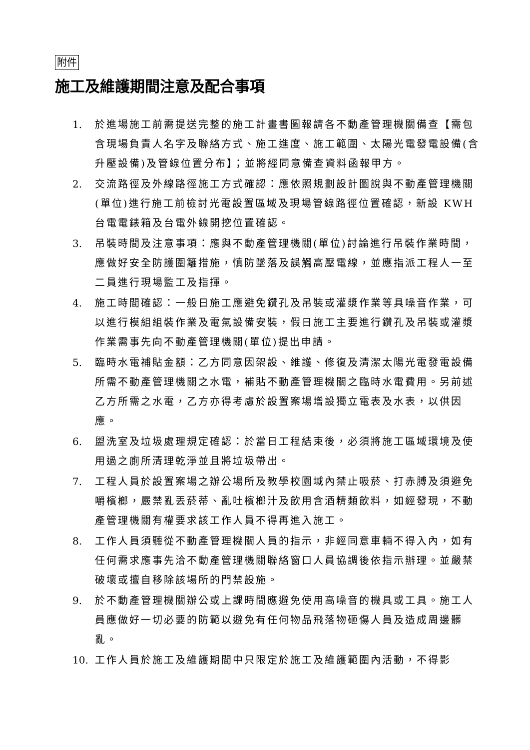附件
施工及維護期間注意及配合事項
1. 於進場施工前需提送完整的施工計畫書圖報請各不動產管理機關備查【需包含現場負責人名字及聯絡方式、施工進度、施工範圍、太陽光電發電設備(含升壓設備)及管線位置分布】；並將經同意備查資料函報甲方。
2. 交流路徑及外線路徑施工方式確認：應依照規劃設計圖說與不動產管理機關(單位)進行施工前檢討光電設置區域及現場管線路徑位置確認，新設 KWH 台電電錶箱及台電外線開挖位置確認。
3. 吊裝時間及注意事項：應與不動產管理機關(單位)討論進行吊裝作業時間，應做好安全防護圍籬措施，慎防墜落及誤觸高壓電線，並應指派工程人一至二員進行現場監工及指揮。
4. 施工時間確認：一般日施工應避免鑽孔及吊裝或灌漿作業等具噪音作業，可以進行模組組裝作業及電氣設備安裝，假日施工主要進行鑽孔及吊裝或灌漿作業需事先向不動產管理機關(單位)提出申請。
5. 臨時水電補貼金額：乙方同意因架設、維護、修復及清潔太陽光電發電設備所需不動產管理機關之水電，補貼不動產管理機關之臨時水電費用。另前述乙方所需之水電，乙方亦得考慮於設置案場增設獨立電表及水表，以供因應。
6. 盥洗室及垃圾處理規定確認：於當日工程結束後，必須將施工區域環境及使用過之廁所清理乾淨並且將垃圾帶出。
7. 工程人員於設置案場之辦公場所及教學校園域內禁止吸菸、打赤膊及須避免嚼檳榔，嚴禁亂丟菸蒂、亂吐檳榔汁及飲用含酒精類飲料，如經發現，不動產管理機關有權要求該工作人員不得再進入施工。
8. 工作人員須聽從不動產管理機關人員的指示，非經同意車輛不得入內，如有任何需求應事先洽不動產管理機關聯絡窗口人員協調後依指示辦理。並嚴禁破壞或擅自移除該場所的門禁設施。
9. 於不動產管理機關辦公或上課時間應避免使用高噪音的機具或工具。施工人員應做好一切必要的防範以避免有任何物品飛落物砸傷人員及造成周邊髒亂。
10. 工作人員於施工及維護期間中只限定於施工及維護範圍內活動，不得影